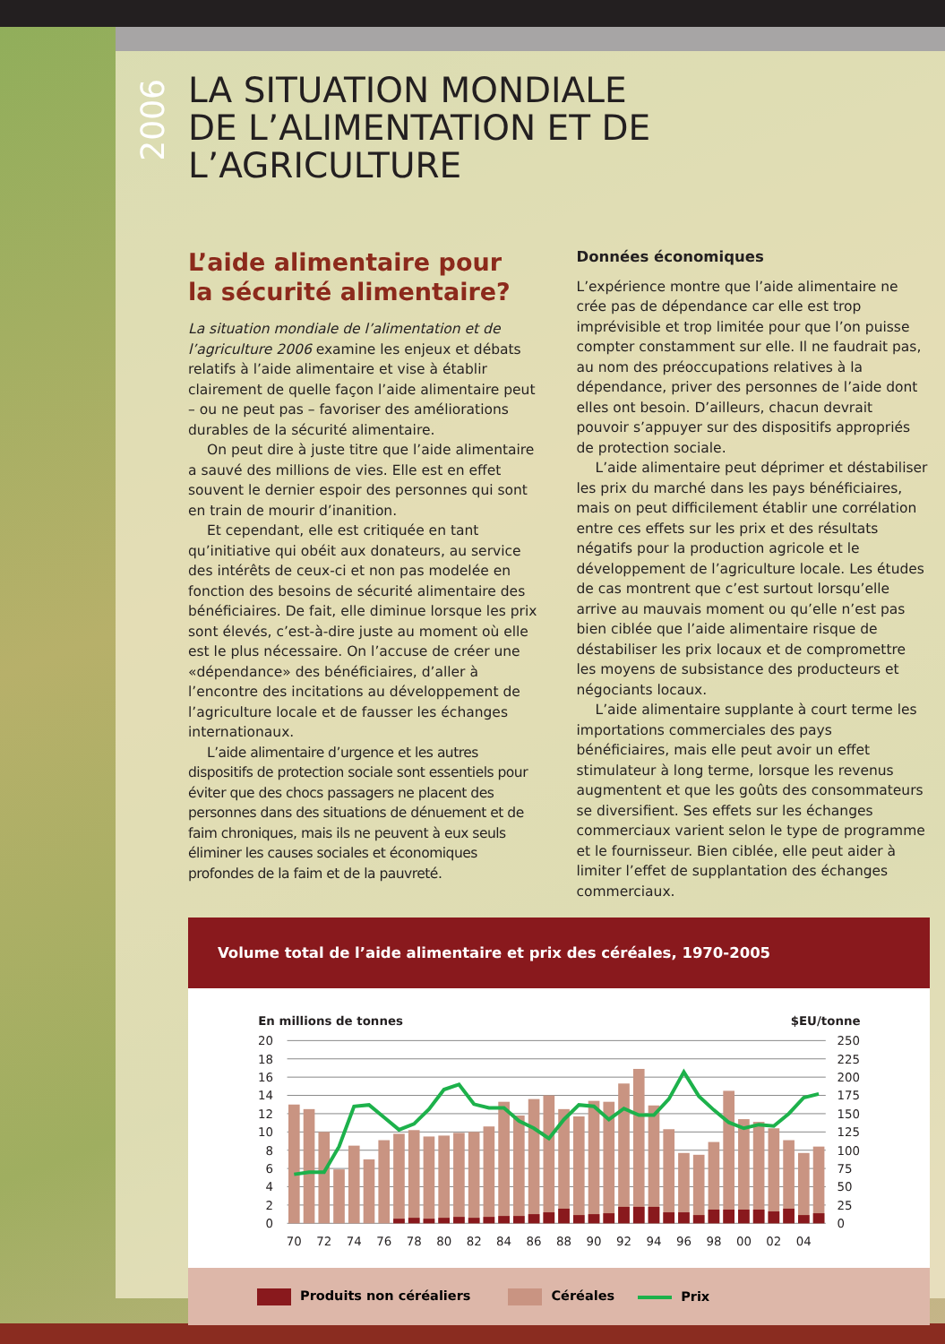2006
LA SITUATION MONDIALE
DE L’ALIMENTATION ET DE L’AGRICULTURE
L’aide alimentaire pour
la sécurité alimentaire?
La situation mondiale de l’alimentation et de l’agriculture 2006 examine les enjeux et débats relatifs à l’aide alimentaire et vise à établir clairement de quelle façon l’aide alimentaire peut – ou ne peut pas – favoriser des améliorations durables de la sécurité alimentaire.
On peut dire à juste titre que l’aide alimentaire a sauvé des millions de vies. Elle est en effet souvent le dernier espoir des personnes qui sont en train de mourir d’inanition.
Et cependant, elle est critiquée en tant qu’initiative qui obéit aux donateurs, au service des intérêts de ceux-ci et non pas modelée en fonction des besoins de sécurité alimentaire des bénéficiaires. De fait, elle diminue lorsque les prix sont élevés, c’est-à-dire juste au moment où elle est le plus nécessaire. On l’accuse de créer une «dépendance» des bénéficiaires, d’aller à l’encontre des incitations au développement de l’agriculture locale et de fausser les échanges internationaux.
L’aide alimentaire d’urgence et les autres dispositifs de protection sociale sont essentiels pour éviter que des chocs passagers ne placent des personnes dans des situations de dénuement et de faim chroniques, mais ils ne peuvent à eux seuls éliminer les causes sociales et économiques profondes de la faim et de la pauvreté.
Données économiques
L’expérience montre que l’aide alimentaire ne crée pas de dépendance car elle est trop imprévisible et trop limitée pour que l’on puisse compter constamment sur elle. Il ne faudrait pas, au nom des préoccupations relatives à la dépendance, priver des personnes de l’aide dont elles ont besoin. D’ailleurs, chacun devrait pouvoir s’appuyer sur des dispositifs appropriés de protection sociale.
L’aide alimentaire peut déprimer et déstabiliser les prix du marché dans les pays bénéficiaires, mais on peut difficilement établir une corrélation entre ces effets sur les prix et des résultats négatifs pour la production agricole et le développement de l’agriculture locale. Les études de cas montrent que c’est surtout lorsqu’elle arrive au mauvais moment ou qu’elle n’est pas bien ciblée que l’aide alimentaire risque de déstabiliser les prix locaux et de compromettre les moyens de subsistance des producteurs et négociants locaux.
L’aide alimentaire supplante à court terme les importations commerciales des pays bénéficiaires, mais elle peut avoir un effet stimulateur à long terme, lorsque les revenus augmentent et que les goûts des consommateurs se diversifient. Ses effets sur les échanges commerciaux varient selon le type de programme et le fournisseur. Bien ciblée, elle peut aider à limiter l’effet de supplantation des échanges commerciaux.
Volume total de l’aide alimentaire et prix des céréales, 1970-2005
En millions de tonnes
$EU/tonne
20
18
16
14
12
10
8
6
4
2
0
250
225
200
175
150
125
100
75
50
25
0
70
72
74
76
78
80
82
84
86
88
90
92
94
96
98
00
02
04
Produits non céréaliers Céréales Prix